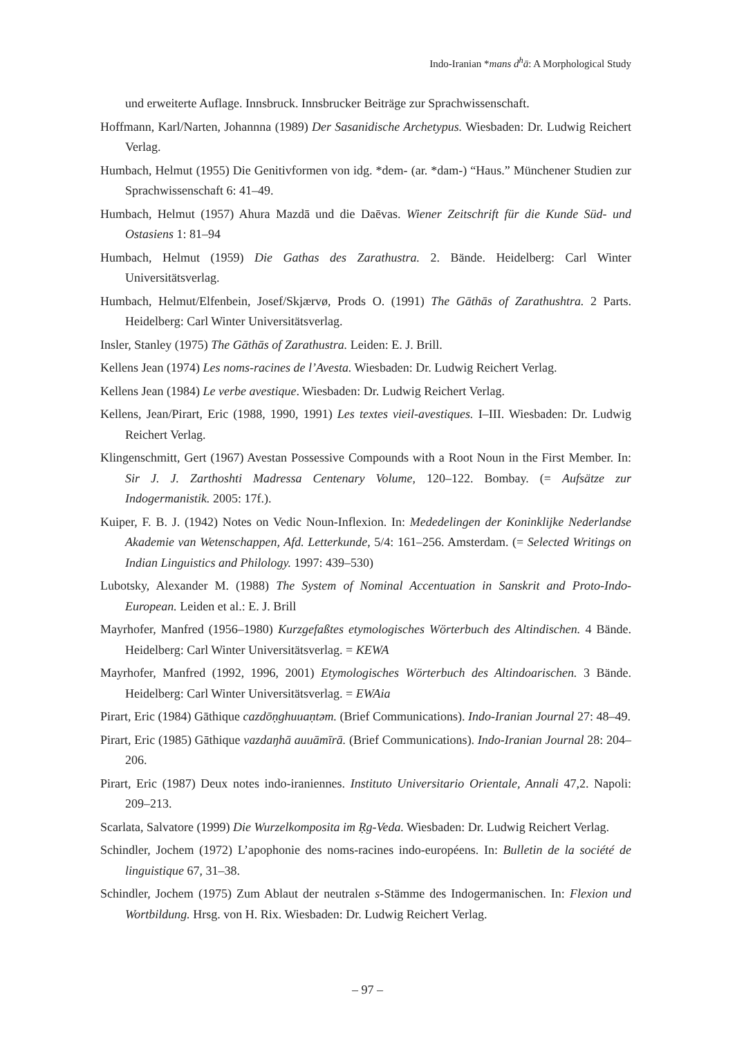Indo-Iranian *mans d<sup>h</sup>ā: A Morphological Study
und erweiterte Auflage. Innsbruck. Innsbrucker Beiträge zur Sprachwissenschaft.
Hoffmann, Karl/Narten, Johannna (1989) Der Sasanidische Archetypus. Wiesbaden: Dr. Ludwig Reichert Verlag.
Humbach, Helmut (1955) Die Genitivformen von idg. *dem- (ar. *dam-) “Haus.” Münchener Studien zur Sprachwissenschaft 6: 41–49.
Humbach, Helmut (1957) Ahura Mazdā und die Daēvas. Wiener Zeitschrift für die Kunde Süd- und Ostasiens 1: 81–94
Humbach, Helmut (1959) Die Gathas des Zarathustra. 2. Bände. Heidelberg: Carl Winter Universitätsverlag.
Humbach, Helmut/Elfenbein, Josef/Skjærvø, Prods O. (1991) The Gāthās of Zarathushtra. 2 Parts. Heidelberg: Carl Winter Universitätsverlag.
Insler, Stanley (1975) The Gāthās of Zarathustra. Leiden: E. J. Brill.
Kellens Jean (1974) Les noms-racines de l’Avesta. Wiesbaden: Dr. Ludwig Reichert Verlag.
Kellens Jean (1984) Le verbe avestique. Wiesbaden: Dr. Ludwig Reichert Verlag.
Kellens, Jean/Pirart, Eric (1988, 1990, 1991) Les textes vieil-avestiques. I–III. Wiesbaden: Dr. Ludwig Reichert Verlag.
Klingenschmitt, Gert (1967) Avestan Possessive Compounds with a Root Noun in the First Member. In: Sir J. J. Zarthoshti Madressa Centenary Volume, 120–122. Bombay. (= Aufsätze zur Indogermanistik. 2005: 17f.).
Kuiper, F. B. J. (1942) Notes on Vedic Noun-Inflexion. In: Mededelingen der Koninklijke Nederlandse Akademie van Wetenschappen, Afd. Letterkunde, 5/4: 161–256. Amsterdam. (= Selected Writings on Indian Linguistics and Philology. 1997: 439–530)
Lubotsky, Alexander M. (1988) The System of Nominal Accentuation in Sanskrit and Proto-Indo-European. Leiden et al.: E. J. Brill
Mayrhofer, Manfred (1956–1980) Kurzgefaßtes etymologisches Wörterbuch des Altindischen. 4 Bände. Heidelberg: Carl Winter Universitätsverlag. = KEWA
Mayrhofer, Manfred (1992, 1996, 2001) Etymologisches Wörterbuch des Altindoarischen. 3 Bände. Heidelberg: Carl Winter Universitätsverlag. = EWAia
Pirart, Eric (1984) Gāthique cazdōṇghuuaṇtəm. (Brief Communications). Indo-Iranian Journal 27: 48–49.
Pirart, Eric (1985) Gāthique vazdaŋhā auuāmīrā. (Brief Communications). Indo-Iranian Journal 28: 204–206.
Pirart, Eric (1987) Deux notes indo-iraniennes. Instituto Universitario Orientale, Annali 47,2. Napoli: 209–213.
Scarlata, Salvatore (1999) Die Wurzelkomposita im Ṛg-Veda. Wiesbaden: Dr. Ludwig Reichert Verlag.
Schindler, Jochem (1972) L’apophonie des noms-racines indo-européens. In: Bulletin de la société de linguistique 67, 31–38.
Schindler, Jochem (1975) Zum Ablaut der neutralen s-Stämme des Indogermanischen. In: Flexion und Wortbildung. Hrsg. von H. Rix. Wiesbaden: Dr. Ludwig Reichert Verlag.
– 97 –